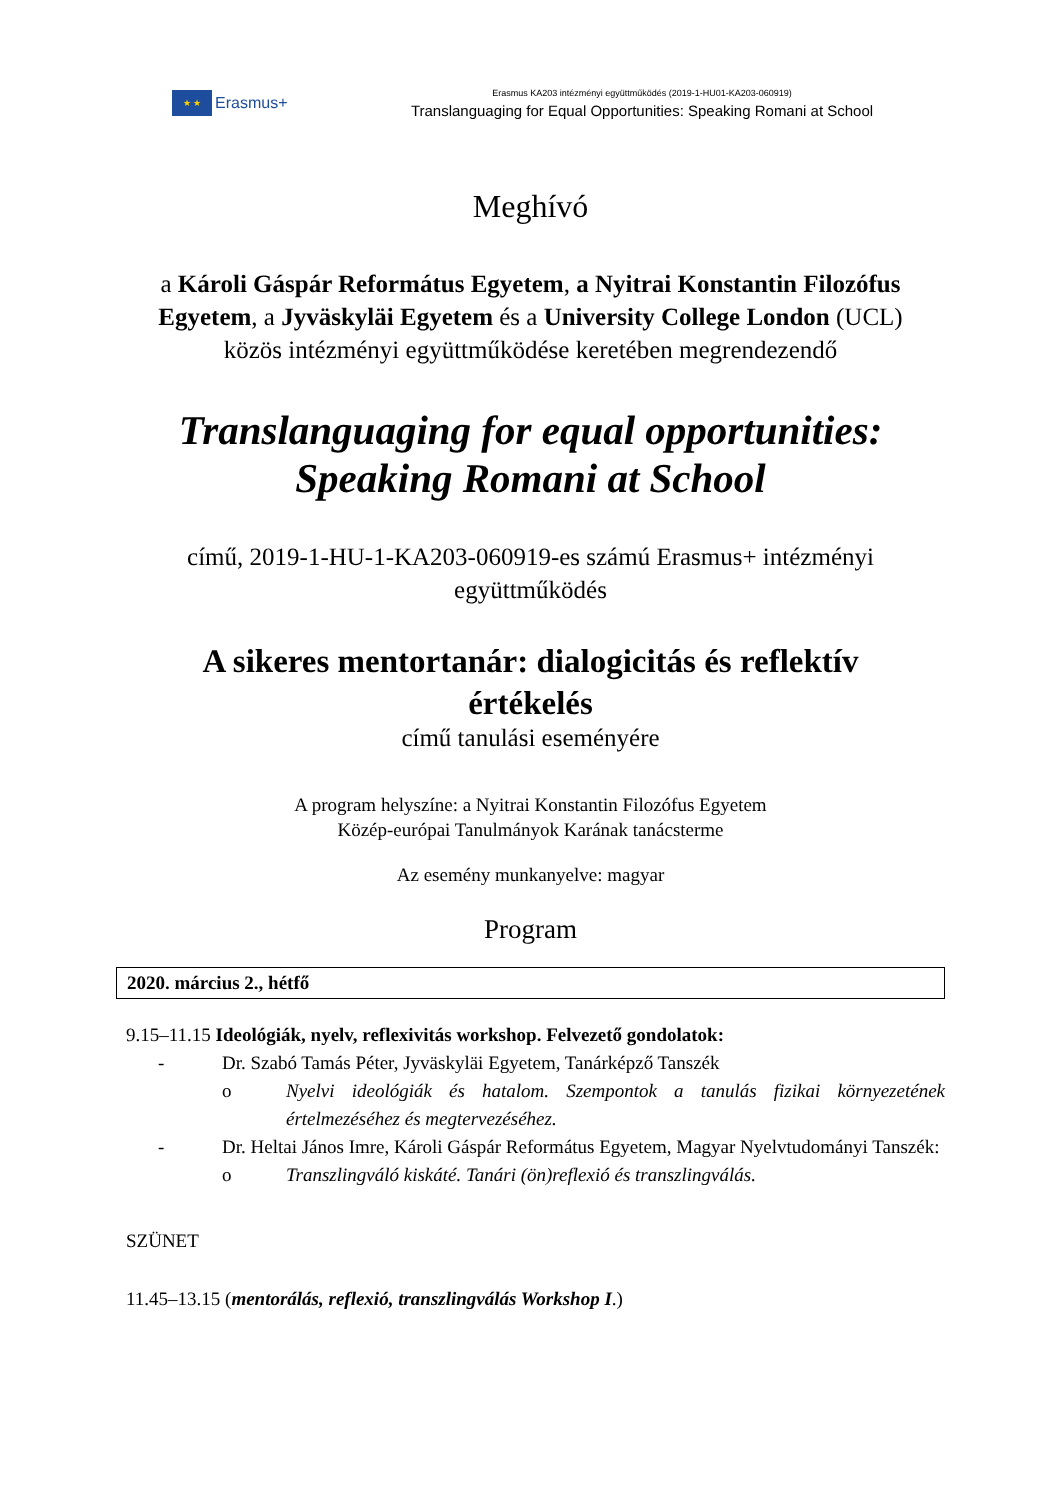★ ★
Erasmus+
Erasmus KA203 intézményi együttműködés (2019-1-HU01-KA203-060919)
Translanguaging for Equal Opportunities: Speaking Romani at School
Meghívó
a Károli Gáspár Református Egyetem, a Nyitrai Konstantin Filozófus Egyetem, a Jyväskyläi Egyetem és a University College London (UCL) közös intézményi együttműködése keretében megrendezendő
Translanguaging for equal opportunities:
Speaking Romani at School
című, 2019-1-HU-1-KA203-060919-es számú Erasmus+ intézményi együttműködés
A sikeres mentortanár: dialogicitás és reflektív értékelés
című tanulási eseményére
A program helyszíne: a Nyitrai Konstantin Filozófus Egyetem
Közép-európai Tanulmányok Karának tanácsterme
Az esemény munkanyelve: magyar
Program
2020. március 2., hétfő
9.15–11.15 Ideológiák, nyelv, reflexivitás workshop. Felvezető gondolatok:
- Dr. Szabó Tamás Péter, Jyväskyläi Egyetem, Tanárképző Tanszék
o Nyelvi ideológiák és hatalom. Szempontok a tanulás fizikai környezetének értelmezéséhez és megtervezéséhez.
- Dr. Heltai János Imre, Károli Gáspár Református Egyetem, Magyar Nyelvtudományi Tanszék:
o Transzlingváló kiskáté. Tanári (ön)reflexió és transzlingválás.
SZÜNET
11.45–13.15 (mentorálás, reflexió, transzlingválás Workshop I.)